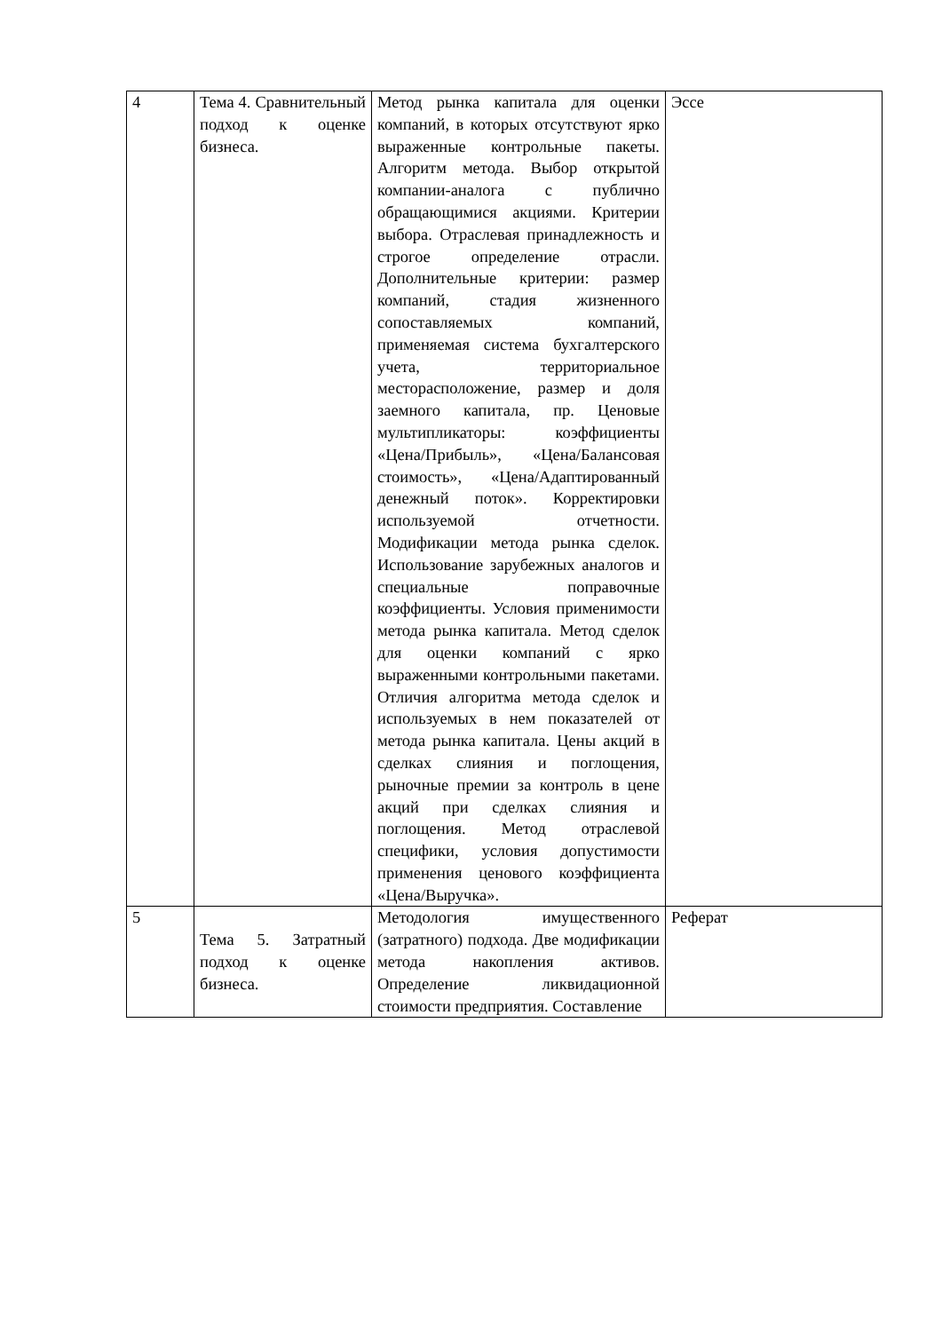| 4 | Тема 4. Сравнительный подход к оценке бизнеса. | Метод рынка капитала для оценки компаний, в которых отсутствуют ярко выраженные контрольные пакеты. Алгоритм метода. Выбор открытой компании-аналога с публично обращающимися акциями. Критерии выбора. Отраслевая принадлежность и строгое определение отрасли. Дополнительные критерии: размер компаний, стадия жизненного сопоставляемых компаний, применяемая система бухгалтерского учета, территориальное месторасположение, размер и доля заемного капитала, пр. Ценовые мультипликаторы: коэффициенты «Цена/Прибыль», «Цена/Балансовая стоимость», «Цена/Адаптированный денежный поток». Корректировки используемой отчетности. Модификации метода рынка сделок. Использование зарубежных аналогов и специальные поправочные коэффициенты. Условия применимости метода рынка капитала. Метод сделок для оценки компаний с ярко выраженными контрольными пакетами. Отличия алгоритма метода сделок и используемых в нем показателей от метода рынка капитала. Цены акций в сделках слияния и поглощения, рыночные премии за контроль в цене акций при сделках слияния и поглощения. Метод отраслевой специфики, условия допустимости применения ценового коэффициента «Цена/Выручка». | Эссе |
| 5 | Тема 5. Затратный подход к оценке бизнеса. | Методология имущественного (затратного) подхода. Две модификации метода накопления активов. Определение ликвидационной стоимости предприятия. Составление | Реферат |